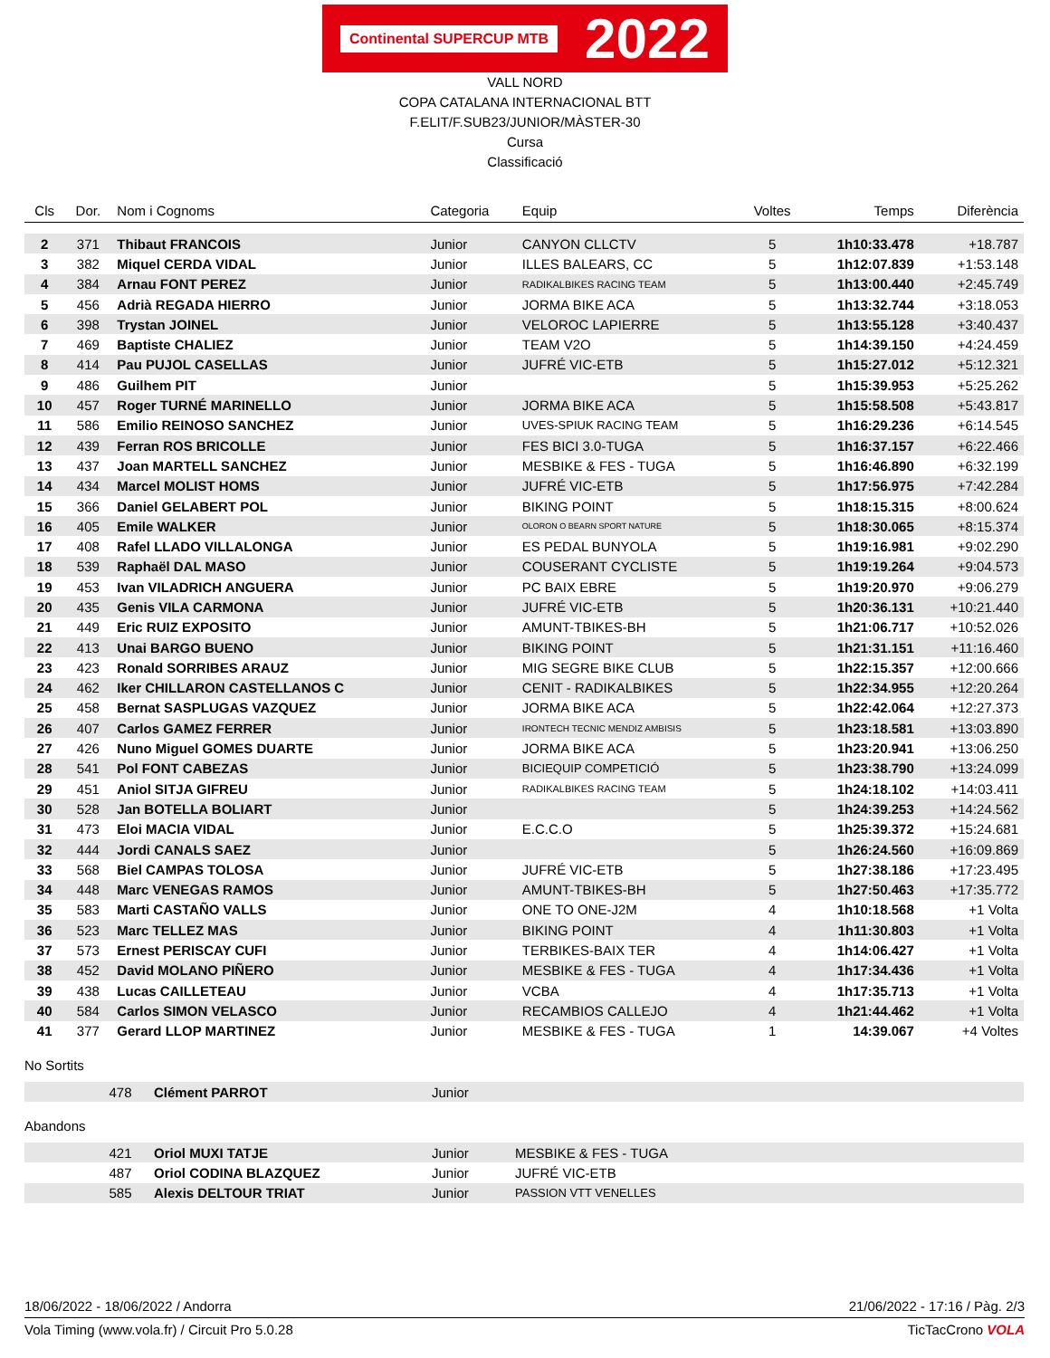Continental SUPERCUP MTB 2022
VALL NORD
COPA CATALANA INTERNACIONAL BTT
F.ELIT/F.SUB23/JUNIOR/MÀSTER-30
Cursa
Classificació
| Cls | Dor. | Nom i Cognoms | Categoria | Equip | Voltes | Temps | Diferència |
| --- | --- | --- | --- | --- | --- | --- | --- |
| 2 | 371 | Thibaut FRANCOIS | Junior | CANYON CLLCTV | 5 | 1h10:33.478 | +18.787 |
| 3 | 382 | Miquel CERDA VIDAL | Junior | ILLES BALEARS, CC | 5 | 1h12:07.839 | +1:53.148 |
| 4 | 384 | Arnau FONT PEREZ | Junior | RADIKALBIKES RACING TEAM | 5 | 1h13:00.440 | +2:45.749 |
| 5 | 456 | Adrià REGADA HIERRO | Junior | JORMA BIKE ACA | 5 | 1h13:32.744 | +3:18.053 |
| 6 | 398 | Trystan JOINEL | Junior | VELOROC LAPIERRE | 5 | 1h13:55.128 | +3:40.437 |
| 7 | 469 | Baptiste CHALIEZ | Junior | TEAM V2O | 5 | 1h14:39.150 | +4:24.459 |
| 8 | 414 | Pau PUJOL CASELLAS | Junior | JUFRÉ VIC-ETB | 5 | 1h15:27.012 | +5:12.321 |
| 9 | 486 | Guilhem PIT | Junior | | 5 | 1h15:39.953 | +5:25.262 |
| 10 | 457 | Roger TURNÉ MARINELLO | Junior | JORMA BIKE ACA | 5 | 1h15:58.508 | +5:43.817 |
| 11 | 586 | Emilio REINOSO SANCHEZ | Junior | UVES-SPIUK RACING TEAM | 5 | 1h16:29.236 | +6:14.545 |
| 12 | 439 | Ferran ROS BRICOLLE | Junior | FES BICI 3.0-TUGA | 5 | 1h16:37.157 | +6:22.466 |
| 13 | 437 | Joan MARTELL SANCHEZ | Junior | MESBIKE & FES - TUGA | 5 | 1h16:46.890 | +6:32.199 |
| 14 | 434 | Marcel MOLIST HOMS | Junior | JUFRÉ VIC-ETB | 5 | 1h17:56.975 | +7:42.284 |
| 15 | 366 | Daniel GELABERT POL | Junior | BIKING POINT | 5 | 1h18:15.315 | +8:00.624 |
| 16 | 405 | Emile WALKER | Junior | OLORON O BEARN SPORT NATURE | 5 | 1h18:30.065 | +8:15.374 |
| 17 | 408 | Rafel LLADO VILLALONGA | Junior | ES PEDAL BUNYOLA | 5 | 1h19:16.981 | +9:02.290 |
| 18 | 539 | Raphaël DAL MASO | Junior | COUSERANT CYCLISTE | 5 | 1h19:19.264 | +9:04.573 |
| 19 | 453 | Ivan VILADRICH ANGUERA | Junior | PC BAIX EBRE | 5 | 1h19:20.970 | +9:06.279 |
| 20 | 435 | Genis VILA CARMONA | Junior | JUFRÉ VIC-ETB | 5 | 1h20:36.131 | +10:21.440 |
| 21 | 449 | Eric RUIZ EXPOSITO | Junior | AMUNT-TBIKES-BH | 5 | 1h21:06.717 | +10:52.026 |
| 22 | 413 | Unai BARGO BUENO | Junior | BIKING POINT | 5 | 1h21:31.151 | +11:16.460 |
| 23 | 423 | Ronald SORRIBES ARAUZ | Junior | MIG SEGRE BIKE CLUB | 5 | 1h22:15.357 | +12:00.666 |
| 24 | 462 | Iker CHILLARON CASTELLANOS C | Junior | CENIT - RADIKALBIKES | 5 | 1h22:34.955 | +12:20.264 |
| 25 | 458 | Bernat SASPLUGAS VAZQUEZ | Junior | JORMA BIKE ACA | 5 | 1h22:42.064 | +12:27.373 |
| 26 | 407 | Carlos GAMEZ FERRER | Junior | IRONTECH TECNIC MENDIZ AMBISIS | 5 | 1h23:18.581 | +13:03.890 |
| 27 | 426 | Nuno Miguel GOMES DUARTE | Junior | JORMA BIKE ACA | 5 | 1h23:20.941 | +13:06.250 |
| 28 | 541 | Pol FONT CABEZAS | Junior | BICIEQUIP COMPETICIÓ | 5 | 1h23:38.790 | +13:24.099 |
| 29 | 451 | Aniol SITJA GIFREU | Junior | RADIKALBIKES RACING TEAM | 5 | 1h24:18.102 | +14:03.411 |
| 30 | 528 | Jan BOTELLA BOLIART | Junior | | 5 | 1h24:39.253 | +14:24.562 |
| 31 | 473 | Eloi MACIA VIDAL | Junior | E.C.C.O | 5 | 1h25:39.372 | +15:24.681 |
| 32 | 444 | Jordi CANALS SAEZ | Junior | | 5 | 1h26:24.560 | +16:09.869 |
| 33 | 568 | Biel CAMPAS TOLOSA | Junior | JUFRÉ VIC-ETB | 5 | 1h27:38.186 | +17:23.495 |
| 34 | 448 | Marc VENEGAS RAMOS | Junior | AMUNT-TBIKES-BH | 5 | 1h27:50.463 | +17:35.772 |
| 35 | 583 | Marti CASTAÑO VALLS | Junior | ONE TO ONE-J2M | 4 | 1h10:18.568 | +1 Volta |
| 36 | 523 | Marc TELLEZ MAS | Junior | BIKING POINT | 4 | 1h11:30.803 | +1 Volta |
| 37 | 573 | Ernest PERISCAY CUFI | Junior | TERBIKES-BAIX TER | 4 | 1h14:06.427 | +1 Volta |
| 38 | 452 | David MOLANO PIÑERO | Junior | MESBIKE & FES - TUGA | 4 | 1h17:34.436 | +1 Volta |
| 39 | 438 | Lucas CAILLETEAU | Junior | VCBA | 4 | 1h17:35.713 | +1 Volta |
| 40 | 584 | Carlos SIMON VELASCO | Junior | RECAMBIOS CALLEJO | 4 | 1h21:44.462 | +1 Volta |
| 41 | 377 | Gerard LLOP MARTINEZ | Junior | MESBIKE & FES - TUGA | 1 | 14:39.067 | +4 Voltes |
No Sortits
| | 478 | Clément PARROT | Junior |
Abandons
| | 421 | Oriol MUXI TATJE | Junior | MESBIKE & FES - TUGA |
| | 487 | Oriol CODINA BLAZQUEZ | Junior | JUFRÉ VIC-ETB |
| | 585 | Alexis DELTOUR TRIAT | Junior | PASSION VTT VENELLES |
18/06/2022 - 18/06/2022 / Andorra 21/06/2022 - 17:16 / Pàg. 2/3
Vola Timing (www.vola.fr) / Circuit Pro 5.0.28 TicTacCrono VOLA